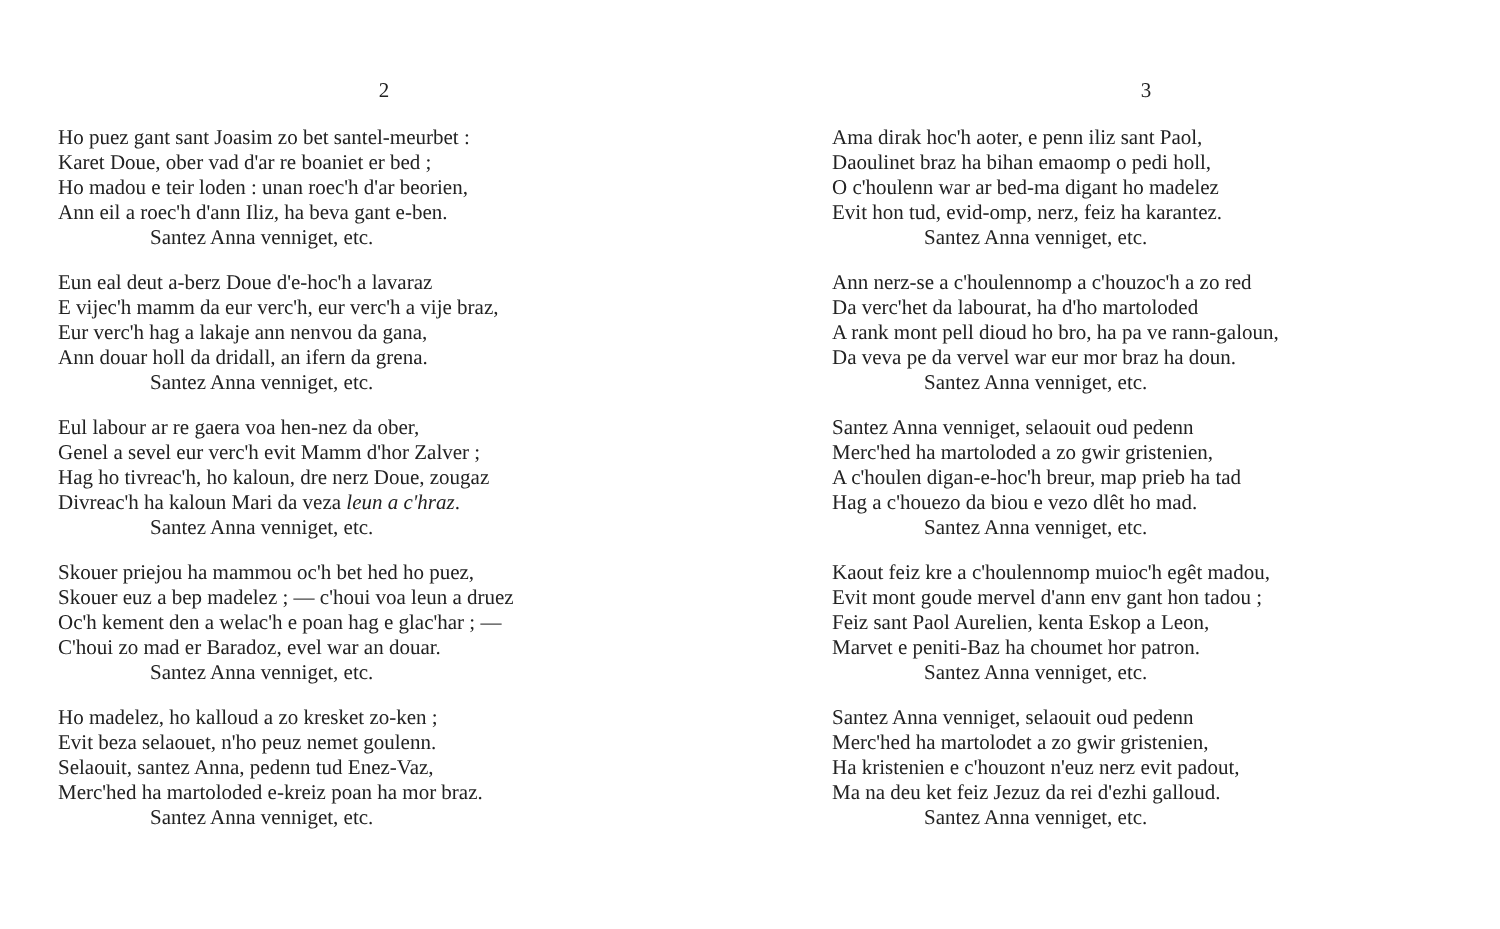2
Ho puez gant sant Joasim zo bet santel-meurbet :
Karet Doue, ober vad d'ar re boaniet er bed ;
Ho madou e teir loden : unan roec'h d'ar beorien,
Ann eil a roec'h d'ann Iliz, ha beva gant e-ben.
Santez Anna venniget, etc.
Eun eal deut a-berz Doue d'e-hoc'h a lavaraz
E vijec'h mamm da eur verc'h, eur verc'h a vije braz,
Eur verc'h hag a lakaje ann nenvou da gana,
Ann douar holl da dridall, an ifern da grena.
Santez Anna venniget, etc.
Eul labour ar re gaera voa hen-nez da ober,
Genel a sevel eur verc'h evit Mamm d'hor Zalver ;
Hag ho tivreac'h, ho kaloun, dre nerz Doue, zougaz
Divreac'h ha kaloun Mari da veza leun a c'hraz.
Santez Anna venniget, etc.
Skouer priejou ha mammou oc'h bet hed ho puez,
Skouer euz a bep madelez ; — c'houi voa leun a druez
Oc'h kement den a welac'h e poan hag e glac'har ; —
C'houi zo mad er Baradoz, evel war an douar.
Santez Anna venniget, etc.
Ho madelez, ho kalloud a zo kresket zo-ken ;
Evit beza selaouet, n'ho peuz nemet goulenn.
Selaouit, santez Anna, pedenn tud Enez-Vaz,
Merc'hed ha martoloded e-kreiz poan ha mor braz.
Santez Anna venniget, etc.
3
Ama dirak hoc'h aoter, e penn iliz sant Paol,
Daoulinet braz ha bihan emaomp o pedi holl,
O c'houlenn war ar bed-ma digant ho madelez
Evit hon tud, evid-omp, nerz, feiz ha karantez.
Santez Anna venniget, etc.
Ann nerz-se a c'houlennomp a c'houzoc'h a zo red
Da verc'het da labourat, ha d'ho martoloded
A rank mont pell dioud ho bro, ha pa ve rann-galoun,
Da veva pe da vervel war eur mor braz ha doun.
Santez Anna venniget, etc.
Santez Anna venniget, selaouit oud pedenn
Merc'hed ha martoloded a zo gwir gristenien,
A c'houlen digan-e-hoc'h breur, map prieb ha tad
Hag a c'houezo da biou e vezo dlêt ho mad.
Santez Anna venniget, etc.
Kaout feiz kre a c'houlennomp muioc'h egêt madou,
Evit mont goude mervel d'ann env gant hon tadou ;
Feiz sant Paol Aurelien, kenta Eskop a Leon,
Marvet e peniti-Baz ha choumet hor patron.
Santez Anna venniget, etc.
Santez Anna venniget, selaouit oud pedenn
Merc'hed ha martolodet a zo gwir gristenien,
Ha kristenien e c'houzont n'euz nerz evit padout,
Ma na deu ket feiz Jezuz da rei d'ezhi galloud.
Santez Anna venniget, etc.